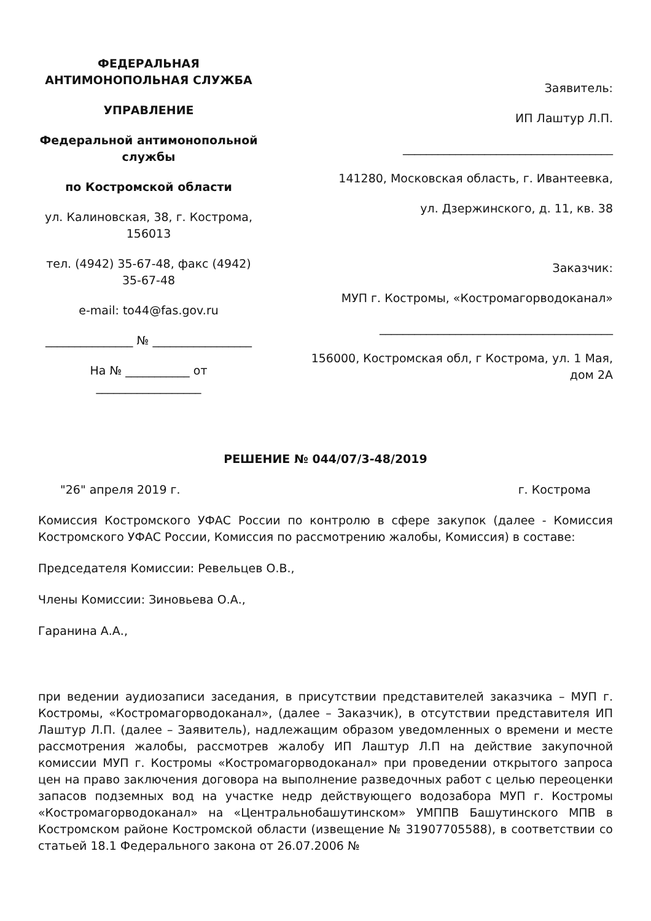ФЕДЕРАЛЬНАЯ
АНТИМОНОПОЛЬНАЯ СЛУЖБА
УПРАВЛЕНИЕ
Федеральной антимонопольной службы
по Костромской области
ул. Калиновская, 38, г. Кострома, 156013
тел. (4942) 35-67-48, факс (4942) 35-67-48
e-mail: to44@fas.gov.ru
_______________ № _________________
На № ___________ от __________________
Заявитель:
ИП Лаштур Л.П.
____________________________________
141280, Московская область, г. Ивантеевка,
ул. Дзержинского, д. 11, кв. 38
Заказчик:
МУП г. Костромы, «Костромагорводоканал»
________________________________________
156000, Костромская обл, г Кострома, ул. 1 Мая, дом 2А
РЕШЕНИЕ № 044/07/3-48/2019
"26" апреля 2019 г. г. Кострома
Комиссия Костромского УФАС России по контролю в сфере закупок (далее - Комиссия Костромского УФАС России, Комиссия по рассмотрению жалобы, Комиссия) в составе:
Председателя Комиссии: Ревельцев О.В.,
Члены Комиссии: Зиновьева О.А.,
Гаранина А.А.,
при ведении аудиозаписи заседания, в присутствии представителей заказчика – МУП г. Костромы, «Костромагорводоканал», (далее – Заказчик), в отсутствии представителя ИП Лаштур Л.П. (далее – Заявитель), надлежащим образом уведомленных о времени и месте рассмотрения жалобы, рассмотрев жалобу ИП Лаштур Л.П на действие закупочной комиссии МУП г. Костромы «Костромагорводоканал» при проведении открытого запроса цен на право заключения договора на выполнение разведочных работ с целью переоценки запасов подземных вод на участке недр действующего водозабора МУП г. Костромы «Костромагорводоканал» на «Центральнобашутинском» УМППВ Башутинского МПВ в Костромском районе Костромской области (извещение № 31907705588), в соответствии со статьей 18.1 Федерального закона от 26.07.2006 №